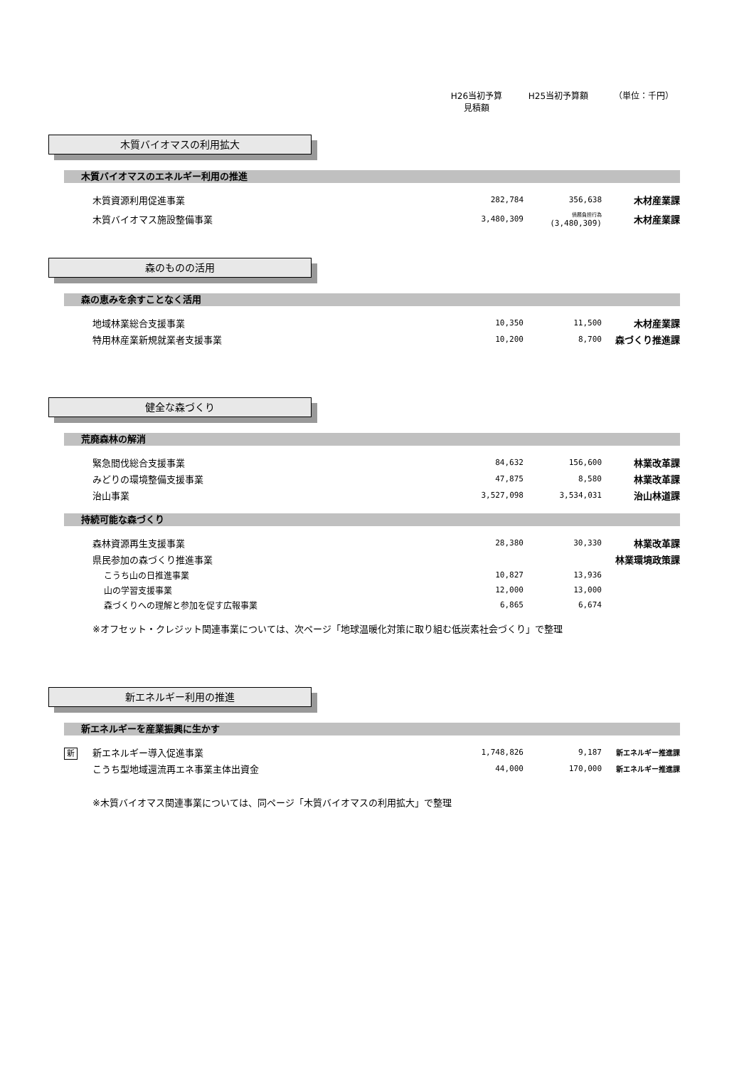H26当初予算
見積額
H25当初予算額 （単位：千円）
木質バイオマスの利用拡大
木質バイオマスのエネルギー利用の推進
| 木質資源利用促進事業 | 282,784 | 356,638 | 木材産業課 |
| 木質バイオマス施設整備事業 | 3,480,309 | 債務負担行為 (3,480,309) | 木材産業課 |
森のものの活用
森の恵みを余すことなく活用
| 地域林業総合支援事業 | 10,350 | 11,500 | 木材産業課 |
| 特用林産業新規就業者支援事業 | 10,200 | 8,700 | 森づくり推進課 |
健全な森づくり
荒廃森林の解消
| 緊急間伐総合支援事業 | 84,632 | 156,600 | 林業改革課 |
| みどりの環境整備支援事業 | 47,875 | 8,580 | 林業改革課 |
| 治山事業 | 3,527,098 | 3,534,031 | 治山林道課 |
持続可能な森づくり
| 森林資源再生支援事業 | 28,380 | 30,330 | 林業改革課 |
| 県民参加の森づくり推進事業 | | | 林業環境政策課 |
| こうち山の日推進事業 | 10,827 | 13,936 | |
| 山の学習支援事業 | 12,000 | 13,000 | |
| 森づくりへの理解と参加を促す広報事業 | 6,865 | 6,674 | |
※オフセット・クレジット関連事業については、次ページ「地球温暖化対策に取り組む低炭素社会づくり」で整理
新エネルギー利用の推進
新エネルギーを産業振興に生かす
| 新 | 新エネルギー導入促進事業 | 1,748,826 | 9,187 | 新エネルギー推進課 |
| | こうち型地域還流再エネ事業主体出資金 | 44,000 | 170,000 | 新エネルギー推進課 |
※木質バイオマス関連事業については、同ページ「木質バイオマスの利用拡大」で整理